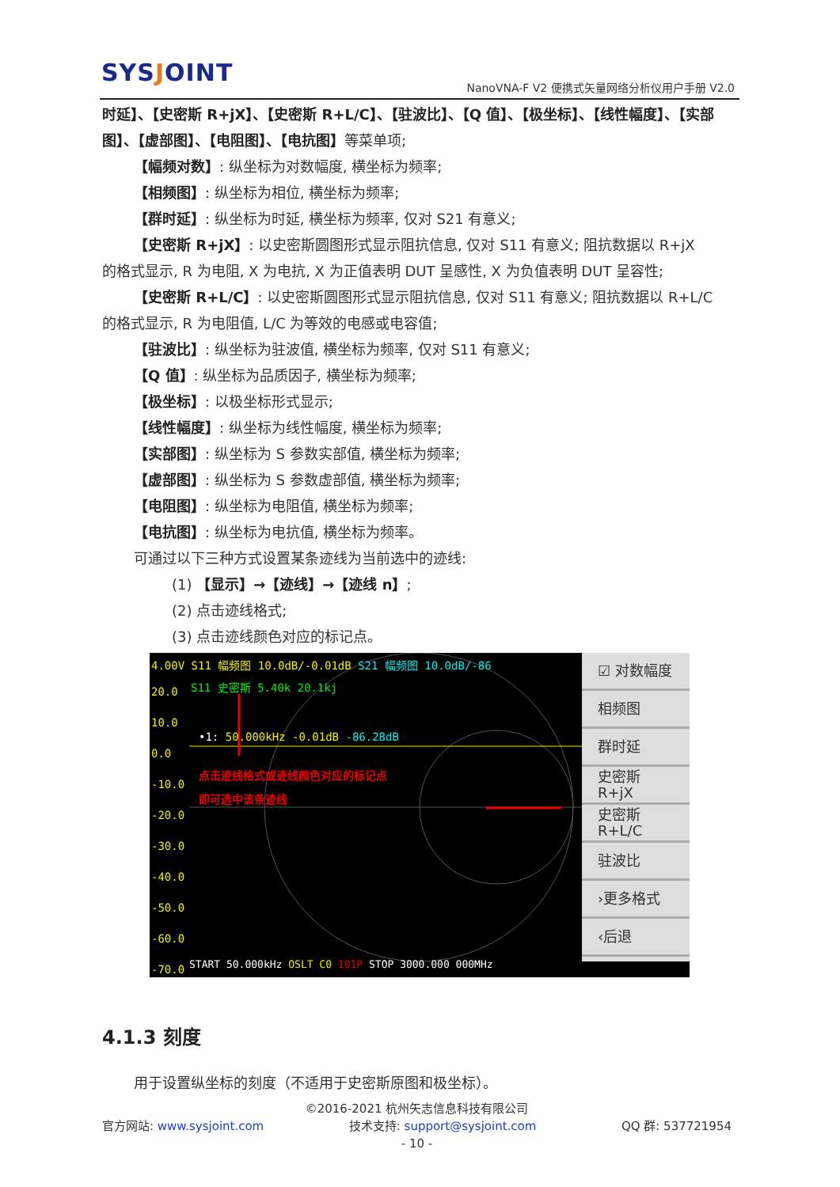SYSJOINT
NanoVNA-F V2 便携式矢量网络分析仪用户手册 V2.0
时延】、【史密斯 R+jX】、【史密斯 R+L/C】、【驻波比】、【Q 值】、【极坐标】、【线性幅度】、【实部图】、【虚部图】、【电阻图】、【电抗图】等菜单项;
【幅频对数】: 纵坐标为对数幅度, 横坐标为频率;
【相频图】: 纵坐标为相位, 横坐标为频率;
【群时延】: 纵坐标为时延, 横坐标为频率, 仅对 S21 有意义;
【史密斯 R+jX】: 以史密斯圆图形式显示阻抗信息, 仅对 S11 有意义; 阻抗数据以 R+jX
的格式显示, R 为电阻, X 为电抗, X 为正值表明 DUT 呈感性, X 为负值表明 DUT 呈容性;
【史密斯 R+L/C】: 以史密斯圆图形式显示阻抗信息, 仅对 S11 有意义; 阻抗数据以 R+L/C
的格式显示, R 为电阻值, L/C 为等效的电感或电容值;
【驻波比】: 纵坐标为驻波值, 横坐标为频率, 仅对 S11 有意义;
【Q 值】: 纵坐标为品质因子, 横坐标为频率;
【极坐标】: 以极坐标形式显示;
【线性幅度】: 纵坐标为线性幅度, 横坐标为频率;
【实部图】: 纵坐标为 S 参数实部值, 横坐标为频率;
【虚部图】: 纵坐标为 S 参数虚部值, 横坐标为频率;
【电阻图】: 纵坐标为电阻值, 横坐标为频率;
【电抗图】: 纵坐标为电抗值, 横坐标为频率。
可通过以下三种方式设置某条迹线为当前选中的迹线:
(1) 【显示】→【迹线】→【迹线 n】;
(2) 点击迹线格式;
(3) 点击迹线颜色对应的标记点。
4.00V S11 幅频图 10.0dB/-0.01dB S21 幅频图 10.0dB/-86
S11 史密斯 5.40k 20.1kj
20.0
10.0
0.0
-10.0
-20.0
-30.0
-40.0
-50.0
-60.0
-70.0
•1: 50.000kHz -0.01dB -86.28dB
点击迹线格式或迹线颜色对应的标记点
即可选中该条迹线
START 50.000kHz OSLT C0 101P STOP 3000.000 000MHz
☑ 对数幅度
相频图
群时延
史密斯
R+jX
史密斯
R+L/C
驻波比
›更多格式
‹后退
4.1.3 刻度
用于设置纵坐标的刻度（不适用于史密斯原图和极坐标）。
©2016-2021 杭州矢志信息科技有限公司
官方网站: www.sysjoint.com 技术支持: support@sysjoint.com QQ 群: 537721954
- 10 -